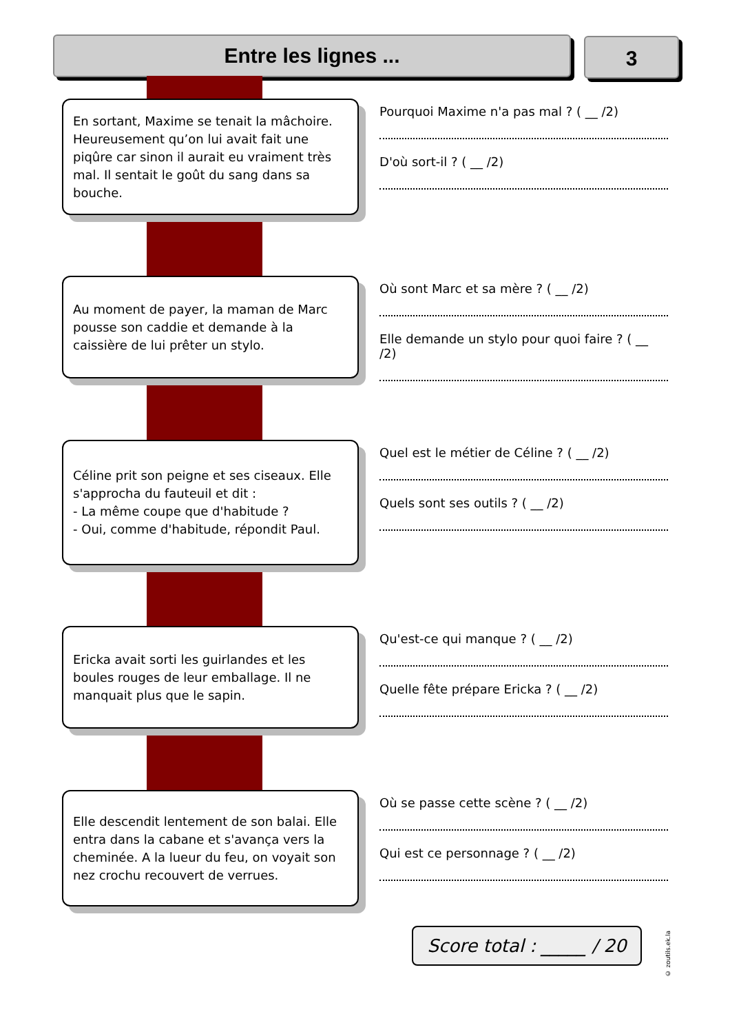Entre les lignes ... 3
En sortant, Maxime se tenait la mâchoire. Heureusement qu’on lui avait fait une piqûre car sinon il aurait eu vraiment très mal. Il sentait le goût du sang dans sa bouche.
Pourquoi Maxime n'a pas mal ? ( __ /2)
D'où sort-il ? ( __ /2)
Au moment de payer, la maman de Marc pousse son caddie et demande à la caissière de lui prêter un stylo.
Où sont Marc et sa mère ? ( __ /2)
Elle demande un stylo pour quoi faire ? ( __ /2)
Céline prit son peigne et ses ciseaux. Elle s'approcha du fauteuil et dit :
- La même coupe que d'habitude ?
- Oui, comme d'habitude, répondit Paul.
Quel est le métier de Céline ? ( __ /2)
Quels sont ses outils ? ( __ /2)
Ericka avait sorti les guirlandes et les boules rouges de leur emballage. Il ne manquait plus que le sapin.
Qu'est-ce qui manque ? ( __ /2)
Quelle fête prépare Ericka ? ( __ /2)
Elle descendit lentement de son balai. Elle entra dans la cabane et s'avança vers la cheminée. A la lueur du feu, on voyait son nez crochu recouvert de verrues.
Où se passe cette scène ? ( __ /2)
Qui est ce personnage ? ( __ /2)
Score total : _____ / 20
© zoutils.ek.la